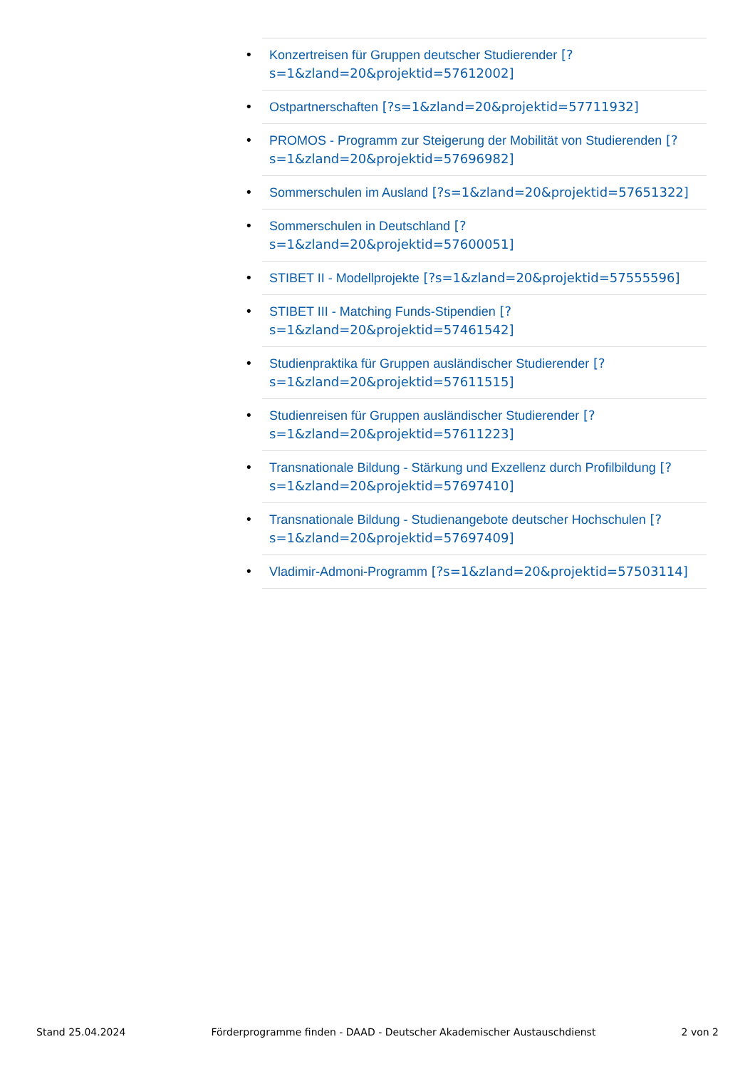• Konzertreisen für Gruppen deutscher Studierender [?s=1&zland=20&projektid=57612002]
• Ostpartnerschaften [?s=1&zland=20&projektid=57711932]
• PROMOS - Programm zur Steigerung der Mobilität von Studierenden [?s=1&zland=20&projektid=57696982]
• Sommerschulen im Ausland [?s=1&zland=20&projektid=57651322]
• Sommerschulen in Deutschland [?s=1&zland=20&projektid=57600051]
• STIBET II - Modellprojekte [?s=1&zland=20&projektid=57555596]
• STIBET III - Matching Funds-Stipendien [?s=1&zland=20&projektid=57461542]
• Studienpraktika für Gruppen ausländischer Studierender [?s=1&zland=20&projektid=57611515]
• Studienreisen für Gruppen ausländischer Studierender [?s=1&zland=20&projektid=57611223]
• Transnationale Bildung - Stärkung und Exzellenz durch Profilbildung [?s=1&zland=20&projektid=57697410]
• Transnationale Bildung - Studienangebote deutscher Hochschulen [?s=1&zland=20&projektid=57697409]
• Vladimir-Admoni-Programm [?s=1&zland=20&projektid=57503114]
Stand 25.04.2024 Förderprogramme finden - DAAD - Deutscher Akademischer Austauschdienst 2 von 2